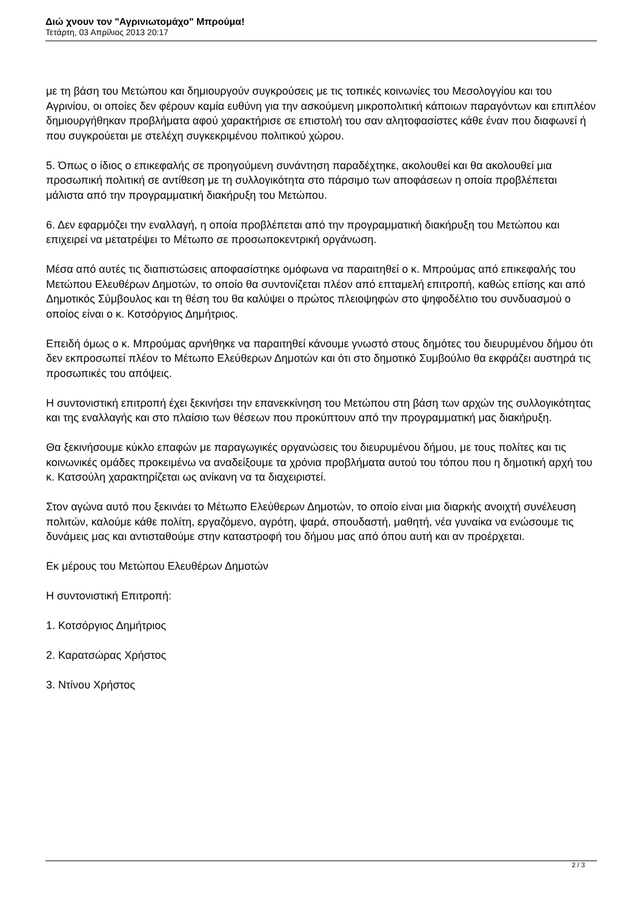Διώ χνουν τον "Αγρινιωτομάχο" Μπρούμα!
Τετάρτη, 03 Απρίλιος 2013 20:17
με τη βάση του Μετώπου και δημιουργούν συγκρούσεις με τις τοπικές κοινωνίες του Μεσολογγίου και του Αγρινίου, οι οποίες δεν φέρουν καμία ευθύνη για την ασκούμενη μικροπολιτική κάποιων παραγόντων και επιπλέον δημιουργήθηκαν προβλήματα αφού χαρακτήρισε σε επιστολή του σαν αλητοφασίστες κάθε έναν που διαφωνεί ή που συγκρούεται με στελέχη συγκεκριμένου πολιτικού χώρου.
5. Όπως ο ίδιος ο επικεφαλής σε προηγούμενη συνάντηση παραδέχτηκε, ακολουθεί και θα ακολουθεί μια προσωπική πολιτική σε αντίθεση με τη συλλογικότητα στο πάρσιμο των αποφάσεων η οποία προβλέπεται μάλιστα από την προγραμματική διακήρυξη του Μετώπου.
6. Δεν εφαρμόζει την εναλλαγή, η οποία προβλέπεται από την προγραμματική διακήρυξη του Μετώπου και επιχειρεί να μετατρέψει το Μέτωπο σε προσωποκεντρική οργάνωση.
Μέσα από αυτές τις διαπιστώσεις αποφασίστηκε ομόφωνα να παραιτηθεί ο κ. Μπρούμας από επικεφαλής του Μετώπου Ελευθέρων Δημοτών, το οποίο θα συντονίζεται πλέον από επταμελή επιτροπή, καθώς επίσης και από Δημοτικός Σύμβουλος και τη θέση του θα καλύψει ο πρώτος πλειοψηφών στο ψηφοδέλτιο του συνδυασμού ο οποίος είναι ο κ. Κοτσόργιος Δημήτριος.
Επειδή όμως ο κ. Μπρούμας αρνήθηκε να παραιτηθεί κάνουμε γνωστό στους δημότες του διευρυμένου δήμου ότι δεν εκπροσωπεί πλέον το Μέτωπο Ελεύθερων Δημοτών και ότι στο δημοτικό Συμβούλιο θα εκφράζει αυστηρά τις προσωπικές του απόψεις.
Η συντονιστική επιτροπή έχει ξεκινήσει την επανεκκίνηση του Μετώπου στη βάση των αρχών της συλλογικότητας και της εναλλαγής και στο πλαίσιο των θέσεων που προκύπτουν από την προγραμματική μας διακήρυξη.
Θα ξεκινήσουμε κύκλο επαφών με παραγωγικές οργανώσεις του διευρυμένου δήμου, με τους πολίτες και τις κοινωνικές ομάδες προκειμένω να αναδείξουμε τα χρόνια προβλήματα αυτού του τόπου που η δημοτική αρχή του κ. Κατσούλη χαρακτηρίζεται ως ανίκανη να τα διαχειριστεί.
Στον αγώνα αυτό που ξεκινάει το Μέτωπο Ελεύθερων Δημοτών, το οποίο είναι μια διαρκής ανοιχτή συνέλευση πολιτών, καλούμε κάθε πολίτη, εργαζόμενο, αγρότη, ψαρά, σπουδαστή, μαθητή, νέα γυναίκα να ενώσουμε τις δυνάμεις μας και αντισταθούμε στην καταστροφή του δήμου μας από όπου αυτή και αν προέρχεται.
Εκ μέρους του Μετώπου Ελευθέρων Δημοτών
Η συντονιστική Επιτροπή:
1. Κοτσόργιος Δημήτριος
2. Καρατσώρας Χρήστος
3. Ντίνου Χρήστος
2 / 3